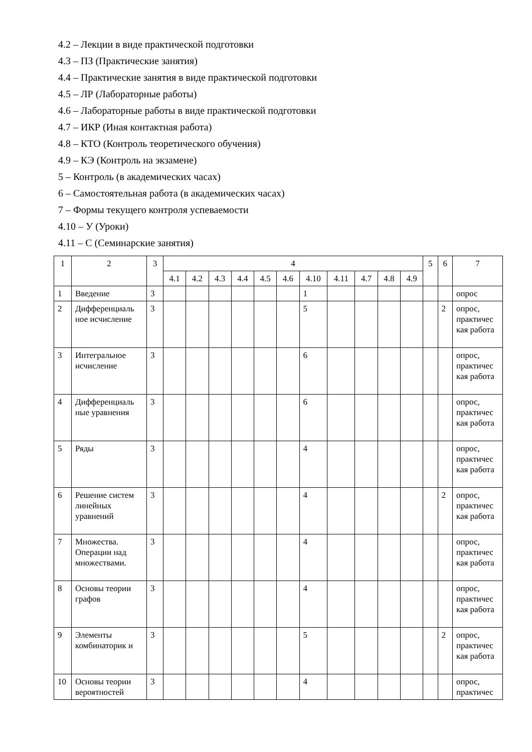4.2 – Лекции в виде практической подготовки
4.3 – ПЗ (Практические занятия)
4.4 – Практические занятия в виде практической подготовки
4.5 – ЛР (Лабораторные работы)
4.6 – Лабораторные работы в виде практической подготовки
4.7 – ИКР (Иная контактная работа)
4.8 – КТО (Контроль теоретического обучения)
4.9 – КЭ (Контроль на экзамене)
5 – Контроль (в академических часах)
6 – Самостоятельная работа (в академических часах)
7 – Формы текущего контроля успеваемости
4.10 – У (Уроки)
4.11 – С (Семинарские занятия)
| 1 | 2 | 3 | 4 | | | | | | | | | | | 5 | 6 | 7 |
| --- | --- | --- | --- | --- | --- | --- | --- | --- | --- | --- | --- | --- | --- | --- | --- | --- |
| | | | 4.1 | 4.2 | 4.3 | 4.4 | 4.5 | 4.6 | 4.10 | 4.11 | 4.7 | 4.8 | 4.9 | | | |
| 1 | Введение | 3 | | | | | | | 1 | | | | | | | опрос |
| 2 | Дифференциаль ное исчисление | 3 | | | | | | | 5 | | | | | | 2 | опрос, практичес кая работа |
| 3 | Интегральное исчисление | 3 | | | | | | | 6 | | | | | | | опрос, практичес кая работа |
| 4 | Дифференциаль ные уравнения | 3 | | | | | | | 6 | | | | | | | опрос, практичес кая работа |
| 5 | Ряды | 3 | | | | | | | 4 | | | | | | | опрос, практичес кая работа |
| 6 | Решение систем линейных уравнений | 3 | | | | | | | 4 | | | | | | 2 | опрос, практичес кая работа |
| 7 | Множества. Операции над множествами. | 3 | | | | | | | 4 | | | | | | | опрос, практичес кая работа |
| 8 | Основы теории графов | 3 | | | | | | | 4 | | | | | | | опрос, практичес кая работа |
| 9 | Элементы комбинаторик и | 3 | | | | | | | 5 | | | | | | 2 | опрос, практичес кая работа |
| 10 | Основы теории вероятностей | 3 | | | | | | | 4 | | | | | | | опрос, практичес |